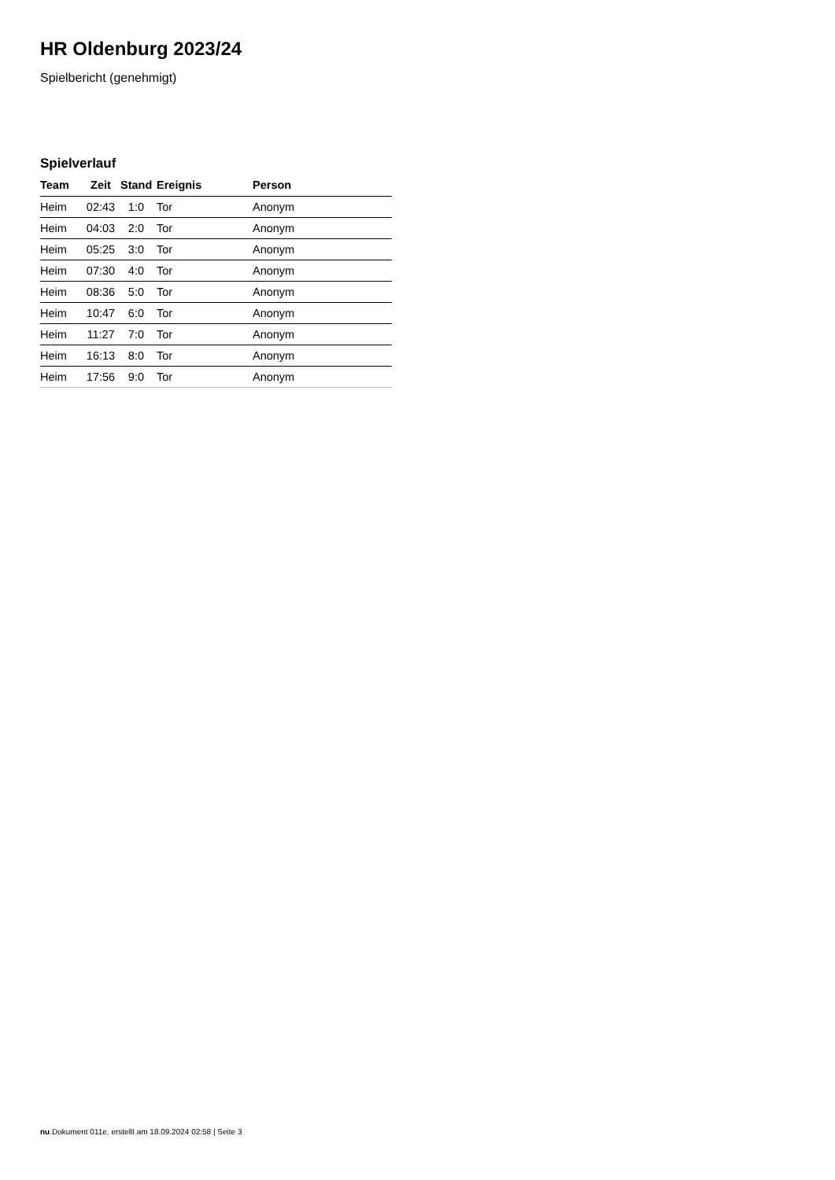HR Oldenburg 2023/24
Spielbericht (genehmigt)
Spielverlauf
| Team | Zeit | Stand | Ereignis | Person |
| --- | --- | --- | --- | --- |
| Heim | 02:43 | 1:0 | Tor | Anonym |
| Heim | 04:03 | 2:0 | Tor | Anonym |
| Heim | 05:25 | 3:0 | Tor | Anonym |
| Heim | 07:30 | 4:0 | Tor | Anonym |
| Heim | 08:36 | 5:0 | Tor | Anonym |
| Heim | 10:47 | 6:0 | Tor | Anonym |
| Heim | 11:27 | 7:0 | Tor | Anonym |
| Heim | 16:13 | 8:0 | Tor | Anonym |
| Heim | 17:56 | 9:0 | Tor | Anonym |
nu.Dokument 011e, erstellt am 18.09.2024 02:58 | Seite 3